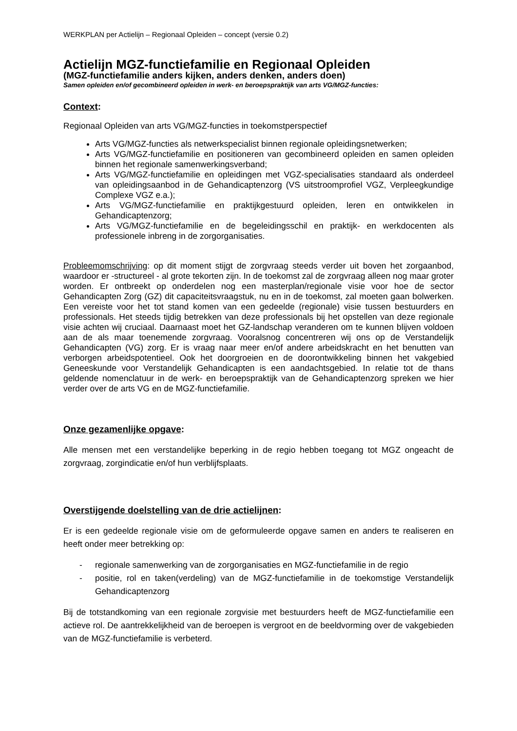WERKPLAN per Actielijn – Regionaal Opleiden – concept (versie 0.2)
Actielijn MGZ-functiefamilie en Regionaal Opleiden
(MGZ-functiefamilie anders kijken, anders denken, anders doen)
Samen opleiden en/of gecombineerd opleiden in werk- en beroepspraktijk van arts VG/MGZ-functies:
Context:
Regionaal Opleiden van arts VG/MGZ-functies in toekomstperspectief
Arts VG/MGZ-functies als netwerkspecialist binnen regionale opleidingsnetwerken;
Arts VG/MGZ-functiefamilie en positioneren van gecombineerd opleiden en samen opleiden binnen het regionale samenwerkingsverband;
Arts VG/MGZ-functiefamilie en opleidingen met VGZ-specialisaties standaard als onderdeel van opleidingsaanbod in de Gehandicaptenzorg (VS uitstroomprofiel VGZ, Verpleegkundige Complexe VGZ e.a.);
Arts VG/MGZ-functiefamilie en praktijkgestuurd opleiden, leren en ontwikkelen in Gehandicaptenzorg;
Arts VG/MGZ-functiefamilie en de begeleidingsschil en praktijk- en werkdocenten als professionele inbreng in de zorgorganisaties.
Probleemomschrijving: op dit moment stijgt de zorgvraag steeds verder uit boven het zorgaanbod, waardoor er -structureel - al grote tekorten zijn. In de toekomst zal de zorgvraag alleen nog maar groter worden. Er ontbreekt op onderdelen nog een masterplan/regionale visie voor hoe de sector Gehandicapten Zorg (GZ) dit capaciteitsvraagstuk, nu en in de toekomst, zal moeten gaan bolwerken. Een vereiste voor het tot stand komen van een gedeelde (regionale) visie tussen bestuurders en professionals. Het steeds tijdig betrekken van deze professionals bij het opstellen van deze regionale visie achten wij cruciaal. Daarnaast moet het GZ-landschap veranderen om te kunnen blijven voldoen aan de als maar toenemende zorgvraag. Vooralsnog concentreren wij ons op de Verstandelijk Gehandicapten (VG) zorg. Er is vraag naar meer en/of andere arbeidskracht en het benutten van verborgen arbeidspotentieel. Ook het doorgroeien en de doorontwikkeling binnen het vakgebied Geneeskunde voor Verstandelijk Gehandicapten is een aandachtsgebied. In relatie tot de thans geldende nomenclatuur in de werk- en beroepspraktijk van de Gehandicaptenzorg spreken we hier verder over de arts VG en de MGZ-functiefamilie.
Onze gezamenlijke opgave:
Alle mensen met een verstandelijke beperking in de regio hebben toegang tot MGZ ongeacht de zorgvraag, zorgindicatie en/of hun verblijfsplaats.
Overstijgende doelstelling van de drie actielijnen:
Er is een gedeelde regionale visie om de geformuleerde opgave samen en anders te realiseren en heeft onder meer betrekking op:
- regionale samenwerking van de zorgorganisaties en MGZ-functiefamilie in de regio
- positie, rol en taken(verdeling) van de MGZ-functiefamilie in de toekomstige Verstandelijk Gehandicaptenzorg
Bij de totstandkoming van een regionale zorgvisie met bestuurders heeft de MGZ-functiefamilie een actieve rol. De aantrekkelijkheid van de beroepen is vergroot en de beeldvorming over de vakgebieden van de MGZ-functiefamilie is verbeterd.